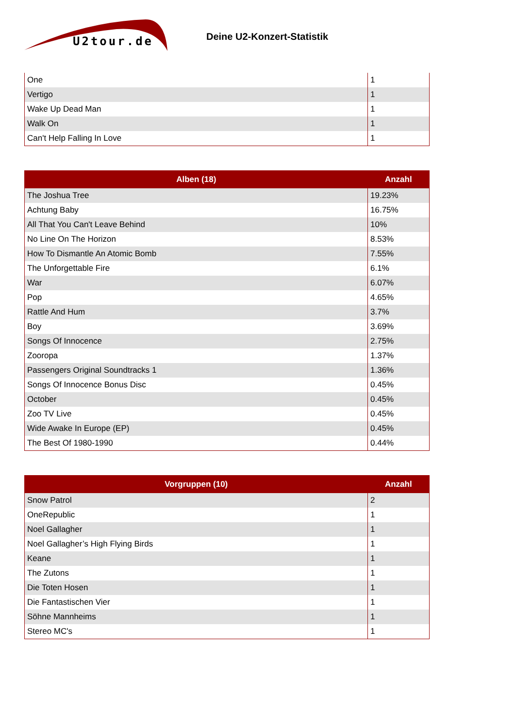U2tour.de
Deine U2-Konzert-Statistik
| One | 1 |
| Vertigo | 1 |
| Wake Up Dead Man | 1 |
| Walk On | 1 |
| Can't Help Falling In Love | 1 |
| Alben (18) | Anzahl |
| --- | --- |
| The Joshua Tree | 19.23% |
| Achtung Baby | 16.75% |
| All That You Can't Leave Behind | 10% |
| No Line On The Horizon | 8.53% |
| How To Dismantle An Atomic Bomb | 7.55% |
| The Unforgettable Fire | 6.1% |
| War | 6.07% |
| Pop | 4.65% |
| Rattle And Hum | 3.7% |
| Boy | 3.69% |
| Songs Of Innocence | 2.75% |
| Zooropa | 1.37% |
| Passengers Original Soundtracks 1 | 1.36% |
| Songs Of Innocence Bonus Disc | 0.45% |
| October | 0.45% |
| Zoo TV Live | 0.45% |
| Wide Awake In Europe (EP) | 0.45% |
| The Best Of 1980-1990 | 0.44% |
| Vorgruppen (10) | Anzahl |
| --- | --- |
| Snow Patrol | 2 |
| OneRepublic | 1 |
| Noel Gallagher | 1 |
| Noel Gallagher’s High Flying Birds | 1 |
| Keane | 1 |
| The Zutons | 1 |
| Die Toten Hosen | 1 |
| Die Fantastischen Vier | 1 |
| Söhne Mannheims | 1 |
| Stereo MC's | 1 |